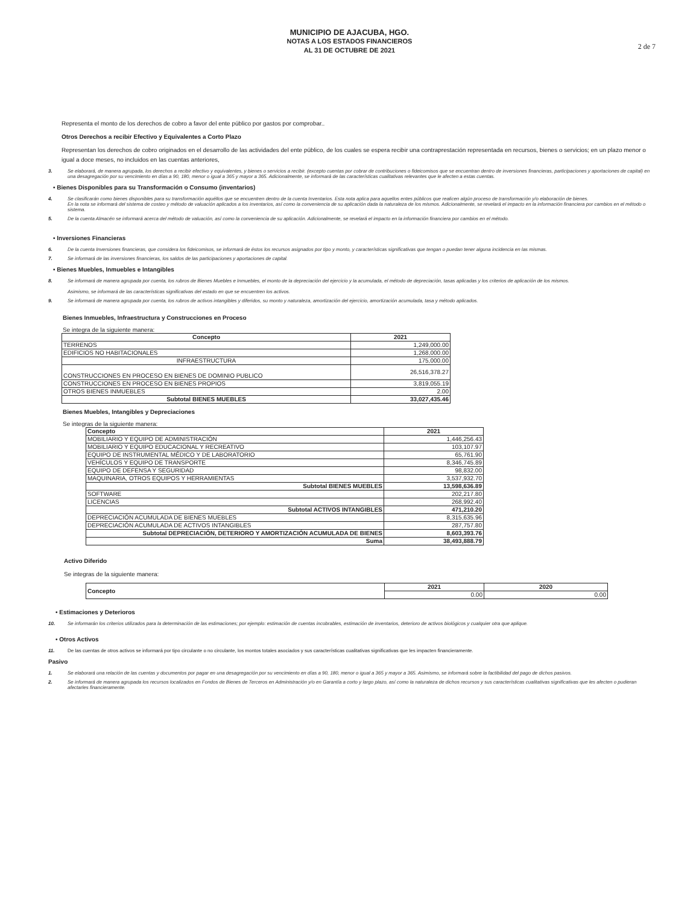MUNICIPIO DE AJACUBA, HGO.
NOTAS A LOS ESTADOS FINANCIEROS
AL 31 DE OCTUBRE DE 2021
2 de 7
Representa el monto de los derechos de cobro a favor del ente público por gastos por comprobar..
Otros Derechos a recibir Efectivo y Equivalentes a Corto Plazo
Representan los derechos de cobro originados en el desarrollo de las actividades del ente público, de los cuales se espera recibir una contraprestación representada en recursos, bienes o servicios; en un plazo menor o igual a doce meses, no incluidos en las cuentas anteriores,
3. Se elaborará, de manera agrupada, los derechos a recibir efectivo y equivalentes, y bienes o servicios a recibir. (excepto cuentas por cobrar de contribuciones o fideicomisos que se encuentran dentro de inversiones financieras, participaciones y aportaciones de capital) en una desagregación por su vencimiento en días a 90, 180, menor o igual a 365 y mayor a 365. Adicionalmente, se informará de las características cualitativas relevantes que le afecten a estas cuentas.
• Bienes Disponibles para su Transformación o Consumo (inventarios)
4. Se clasificarán como bienes disponibles para su transformación aquéllos que se encuentren dentro de la cuenta Inventarios. Esta nota aplica para aquellos entes públicos que realicen algún proceso de transformación y/o elaboración de bienes.
En la nota se informará del sistema de costeo y método de valuación aplicados a los inventarios, así como la conveniencia de su aplicación dada la naturaleza de los mismos. Adicionalmente, se revelará el impacto en la información financiera por cambios en el método o sistema.
5. De la cuenta Almacén se informará acerca del método de valuación, así como la conveniencia de su aplicación. Adicionalmente, se revelará el impacto en la información financiera por cambios en el método.
• Inversiones Financieras
6. De la cuenta Inversiones financieras, que considera los fideicomisos, se informará de éstos los recursos asignados por tipo y monto, y características significativas que tengan o puedan tener alguna incidencia en las mismas.
7. Se informará de las inversiones financieras, los saldos de las participaciones y aportaciones de capital.
• Bienes Muebles, Inmuebles e Intangibles
8. Se informará de manera agrupada por cuenta, los rubros de Bienes Muebles e Inmuebles, el monto de la depreciación del ejercicio y la acumulada, el método de depreciación, tasas aplicadas y los criterios de aplicación de los mismos.
Asimismo, se informará de las características significativas del estado en que se encuentren los activos.
9. Se informará de manera agrupada por cuenta, los rubros de activos intangibles y diferidos, su monto y naturaleza, amortización del ejercicio, amortización acumulada, tasa y método aplicados.
Bienes Inmuebles, Infraestructura y Construcciones en Proceso
Se integra de la siguiente manera:
| Concepto | 2021 |
| --- | --- |
| TERRENOS | 1,249,000.00 |
| EDIFICIOS NO HABITACIONALES | 1,268,000.00 |
| INFRAESTRUCTURA | 175,000.00 |
| CONSTRUCCIONES EN PROCESO EN BIENES DE DOMINIO PUBLICO | 26,516,378.27 |
| CONSTRUCCIONES EN PROCESO EN BIENES PROPIOS | 3,819,055.19 |
| OTROS BIENES INMUEBLES | 2.00 |
| Subtotal BIENES MUEBLES | 33,027,435.46 |
Bienes Muebles, Intangibles y Depreciaciones
Se integras de la siguiente manera:
| Concepto | 2021 |
| --- | --- |
| MOBILIARIO Y EQUIPO DE ADMINISTRACIÓN | 1,446,256.43 |
| MOBILIARIO Y EQUIPO EDUCACIONAL Y RECREATIVO | 103,107.97 |
| EQUIPO DE INSTRUMENTAL MÉDICO Y DE LABORATORIO | 65,761.90 |
| VEHÍCULOS Y EQUIPO DE TRANSPORTE | 8,346,745.89 |
| EQUIPO DE DEFENSA Y SEGURIDAD | 98,832.00 |
| MAQUINARIA, OTROS EQUIPOS Y HERRAMIENTAS | 3,537,932.70 |
| Subtotal BIENES MUEBLES | 13,598,636.89 |
| SOFTWARE | 202,217.80 |
| LICENCIAS | 268,992.40 |
| Subtotal ACTIVOS INTANGIBLES | 471,210.20 |
| DEPRECIACIÓN ACUMULADA DE BIENES MUEBLES | 8,315,635.96 |
| DEPRECIACIÓN ACUMULADA DE ACTIVOS INTANGIBLES | 287,757.80 |
| Subtotal DEPRECIACIÓN, DETERIORO Y AMORTIZACIÓN ACUMULADA DE BIENES | 8,603,393.76 |
| Suma | 38,493,888.79 |
Activo Diferido
Se integras de la siguiente manera:
| Concepto | 2021 | 2020 |
| --- | --- | --- |
| | 0.00 | 0.00 |
• Estimaciones y Deterioros
10. Se informarán los criterios utilizados para la determinación de las estimaciones; por ejemplo: estimación de cuentas incobrables, estimación de inventarios, deterioro de activos biológicos y cualquier otra que aplique.
• Otros Activos
11. De las cuentas de otros activos se informará por tipo circulante o no circulante, los montos totales asociados y sus características cualitativas significativas que les impacten financieramente.
Pasivo
1. Se elaborará una relación de las cuentas y documentos por pagar en una desagregación por su vencimiento en días a 90, 180, menor o igual a 365 y mayor a 365. Asimismo, se informará sobre la factibilidad del pago de dichos pasivos.
2. Se informará de manera agrupada los recursos localizados en Fondos de Bienes de Terceros en Administración y/o en Garantía a corto y largo plazo, así como la naturaleza de dichos recursos y sus características cualitativas significativas que les afecten o pudieran afectarles financieramente.